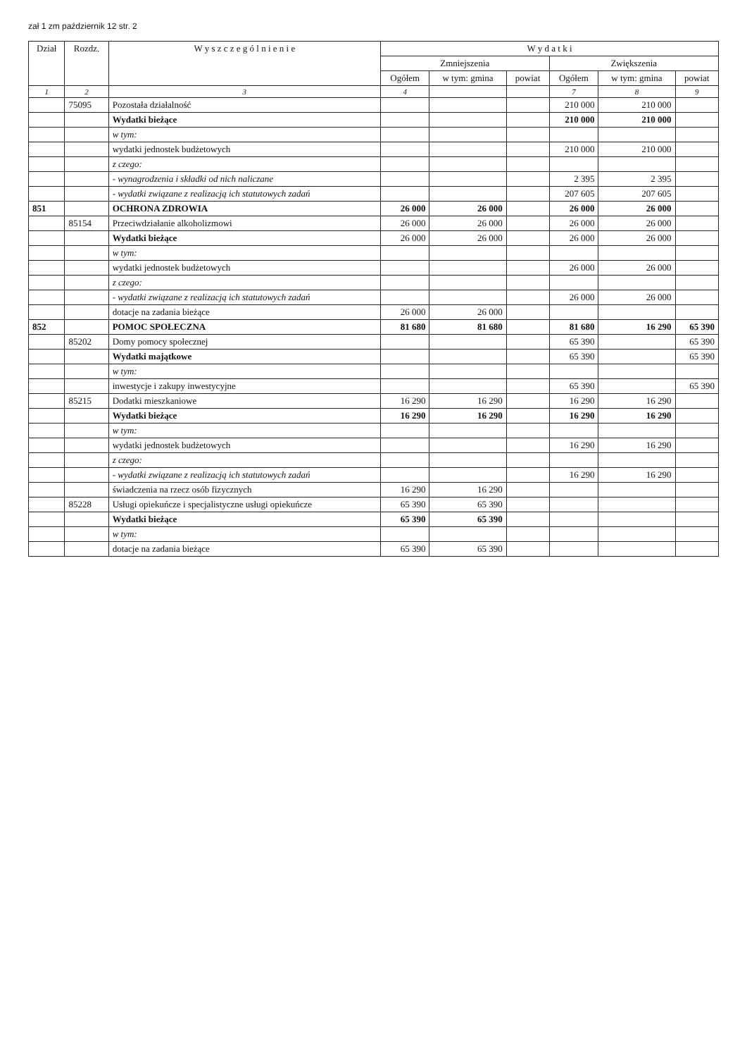zał 1 zm październik 12 str. 2
| Dział | Rozdz. | W y s z c z e g ó l n i e n i e | W y d a t k i | | | | | |
| --- | --- | --- | --- | --- | --- | --- | --- | --- |
| | | | Zmniejszenia | | | Zwiększenia | | |
| | | | Ogółem | w tym: gmina | powiat | Ogółem | w tym: gmina | powiat |
| 1 | 2 | 3 | 4 | | | 7 | 8 | 9 |
| | 75095 | Pozostała działalność | | | | 210 000 | 210 000 | |
| | | Wydatki bieżące | | | | 210 000 | 210 000 | |
| | | w tym: | | | | | | |
| | | wydatki jednostek budżetowych | | | | 210 000 | 210 000 | |
| | | z czego: | | | | | | |
| | | - wynagrodzenia i składki od nich naliczane | | | | 2 395 | 2 395 | |
| | | - wydatki związane z realizacją ich statutowych zadań | | | | 207 605 | 207 605 | |
| 851 | | OCHRONA ZDROWIA | 26 000 | 26 000 | | 26 000 | 26 000 | |
| | 85154 | Przeciwdziałanie alkoholizmowi | 26 000 | 26 000 | | 26 000 | 26 000 | |
| | | Wydatki bieżące | 26 000 | 26 000 | | 26 000 | 26 000 | |
| | | w tym: | | | | | | |
| | | wydatki jednostek budżetowych | | | | 26 000 | 26 000 | |
| | | z czego: | | | | | | |
| | | - wydatki związane z realizacją ich statutowych zadań | | | | 26 000 | 26 000 | |
| | | dotacje na zadania bieżące | 26 000 | 26 000 | | | | |
| 852 | | POMOC SPOŁECZNA | 81 680 | 81 680 | | 81 680 | 16 290 | 65 390 |
| | 85202 | Domy pomocy społecznej | | | | 65 390 | | 65 390 |
| | | Wydatki majątkowe | | | | 65 390 | | 65 390 |
| | | w tym: | | | | | | |
| | | inwestycje i zakupy inwestycyjne | | | | 65 390 | | 65 390 |
| | 85215 | Dodatki mieszkaniowe | 16 290 | 16 290 | | 16 290 | 16 290 | |
| | | Wydatki bieżące | 16 290 | 16 290 | | 16 290 | 16 290 | |
| | | w tym: | | | | | | |
| | | wydatki jednostek budżetowych | | | | 16 290 | 16 290 | |
| | | z czego: | | | | | | |
| | | - wydatki związane z realizacją ich statutowych zadań | | | | 16 290 | 16 290 | |
| | | świadczenia na rzecz osób fizycznych | 16 290 | 16 290 | | | | |
| | 85228 | Usługi opiekuńcze i specjalistyczne usługi opiekuńcze | 65 390 | 65 390 | | | | |
| | | Wydatki bieżące | 65 390 | 65 390 | | | | |
| | | w tym: | | | | | | |
| | | dotacje na zadania bieżące | 65 390 | 65 390 | | | | |